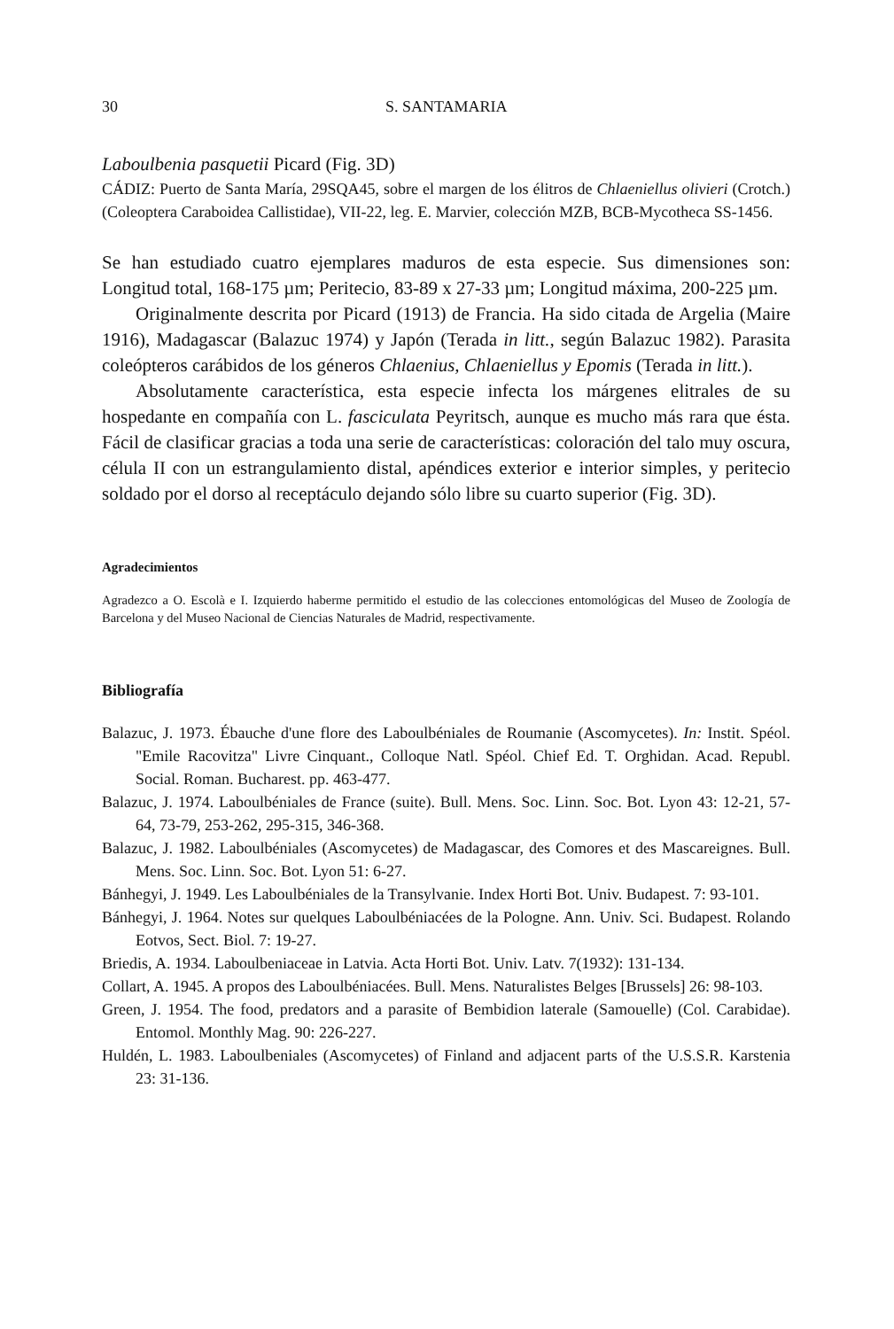30 S. SANTAMARIA
Laboulbenia pasquetii Picard (Fig. 3D)
CÁDIZ: Puerto de Santa María, 29SQA45, sobre el margen de los élitros de Chlaeniellus olivieri (Crotch.) (Coleoptera Caraboidea Callistidae), VII-22, leg. E. Marvier, colección MZB, BCB-Mycotheca SS-1456.
Se han estudiado cuatro ejemplares maduros de esta especie. Sus dimensiones son: Longitud total, 168-175 µm; Peritecio, 83-89 x 27-33 µm; Longitud máxima, 200-225 µm.
Originalmente descrita por Picard (1913) de Francia. Ha sido citada de Argelia (Maire 1916), Madagascar (Balazuc 1974) y Japón (Terada in litt., según Balazuc 1982). Parasita coleópteros carábidos de los géneros Chlaenius, Chlaeniellus y Epomis (Terada in litt.).
Absolutamente característica, esta especie infecta los márgenes elitrales de su hospedante en compañía con L. fasciculata Peyritsch, aunque es mucho más rara que ésta. Fácil de clasificar gracias a toda una serie de características: coloración del talo muy oscura, célula II con un estrangulamiento distal, apéndices exterior e interior simples, y peritecio soldado por el dorso al receptáculo dejando sólo libre su cuarto superior (Fig. 3D).
Agradecimientos
Agradezco a O. Escolà e I. Izquierdo haberme permitido el estudio de las colecciones entomológicas del Museo de Zoología de Barcelona y del Museo Nacional de Ciencias Naturales de Madrid, respectivamente.
Bibliografía
Balazuc, J. 1973. Ébauche d'une flore des Laboulbéniales de Roumanie (Ascomycetes). In: Instit. Spéol. "Emile Racovitza" Livre Cinquant., Colloque Natl. Spéol. Chief Ed. T. Orghidan. Acad. Republ. Social. Roman. Bucharest. pp. 463-477.
Balazuc, J. 1974. Laboulbéniales de France (suite). Bull. Mens. Soc. Linn. Soc. Bot. Lyon 43: 12-21, 57-64, 73-79, 253-262, 295-315, 346-368.
Balazuc, J. 1982. Laboulbéniales (Ascomycetes) de Madagascar, des Comores et des Mascareignes. Bull. Mens. Soc. Linn. Soc. Bot. Lyon 51: 6-27.
Bánhegyi, J. 1949. Les Laboulbéniales de la Transylvanie. Index Horti Bot. Univ. Budapest. 7: 93-101.
Bánhegyi, J. 1964. Notes sur quelques Laboulbéniacées de la Pologne. Ann. Univ. Sci. Budapest. Rolando Eotvos, Sect. Biol. 7: 19-27.
Briedis, A. 1934. Laboulbeniaceae in Latvia. Acta Horti Bot. Univ. Latv. 7(1932): 131-134.
Collart, A. 1945. A propos des Laboulbéniacées. Bull. Mens. Naturalistes Belges [Brussels] 26: 98-103.
Green, J. 1954. The food, predators and a parasite of Bembidion laterale (Samouelle) (Col. Carabidae). Entomol. Monthly Mag. 90: 226-227.
Huldén, L. 1983. Laboulbeniales (Ascomycetes) of Finland and adjacent parts of the U.S.S.R. Karstenia 23: 31-136.